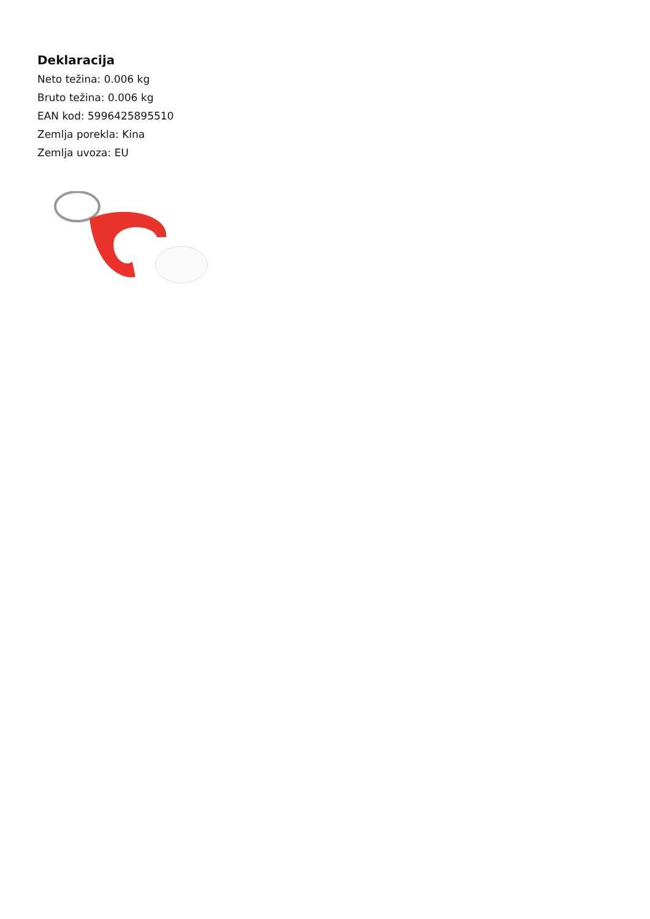Deklaracija
Neto težina: 0.006 kg
Bruto težina: 0.006 kg
EAN kod: 5996425895510
Zemlja porekla: Kina
Zemlja uvoza: EU